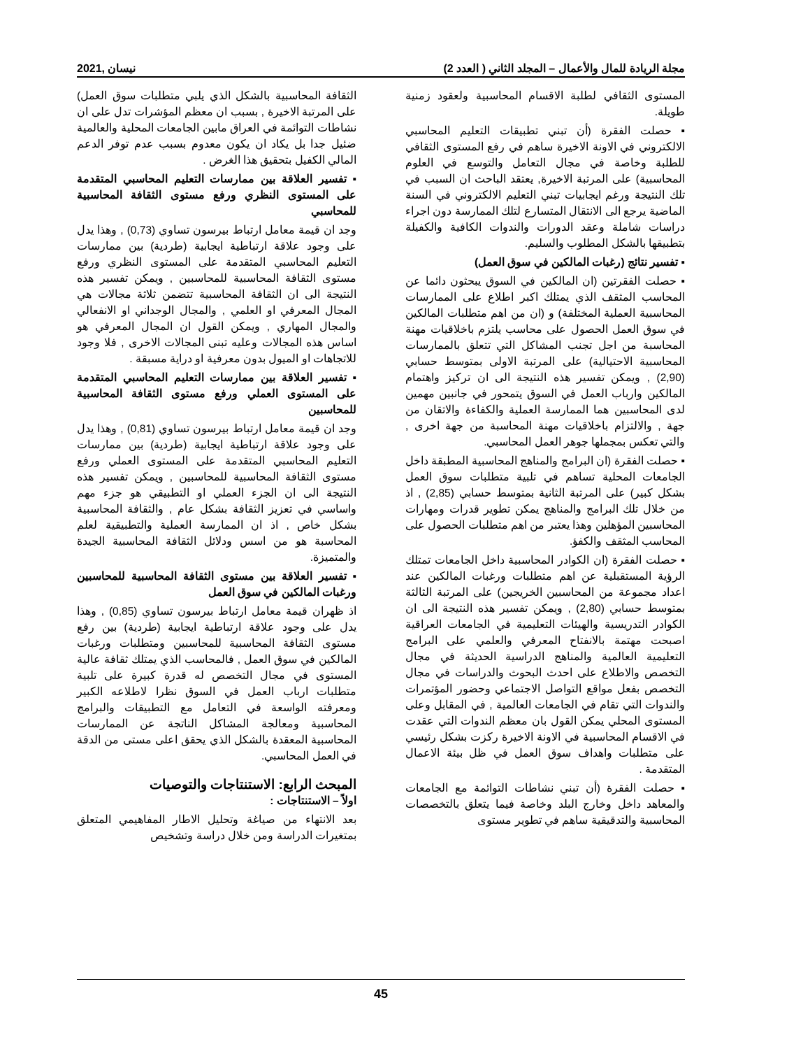مجلة الريادة للمال والأعمال – المجلد الثاني ( العدد 2) نيسان ,2021
المستوى الثقافي لطلبة الاقسام المحاسبية ولعقود زمنية طويلة.
▪ حصلت الفقرة (أن تبني تطبيقات التعليم المحاسبي الالكتروني في الاونة الاخيرة ساهم في رفع المستوى الثقافي للطلبة وخاصة في مجال التعامل والتوسع في العلوم المحاسبية) على المرتبة الاخيرة, يعتقد الباحث ان السبب في تلك النتيجة ورغم ايجابيات تبني التعليم الالكتروني في السنة الماضية يرجع الى الانتقال المتسارع لتلك الممارسة دون اجراء دراسات شاملة وعقد الدورات والندوات الكافية والكفيلة بتطبيقها بالشكل المطلوب والسليم.
▪ تفسير نتائج (رغبات المالكين في سوق العمل)
▪ حصلت الفقرتين (ان المالكين في السوق يبحثون دائما عن المحاسب المثقف الذي يمتلك اكبر اطلاع على الممارسات المحاسبية العملية المختلفة) و (ان من اهم متطلبات المالكين في سوق العمل الحصول على محاسب يلتزم باخلاقيات مهنة المحاسبة من اجل تجنب المشاكل التي تتعلق بالممارسات المحاسبية الاحتيالية) على المرتبة الاولى بمتوسط حسابي (2,90) , ويمكن تفسير هذه النتيجة الى ان تركيز واهتمام المالكين وارباب العمل في السوق يتمحور في جانبين مهمين لدى المحاسبين هما الممارسة العملية والكفاءة والاتقان من جهة , والالتزام باخلاقيات مهنة المحاسبة من جهة اخرى , والتي تعكس بمجملها جوهر العمل المحاسبي.
▪ حصلت الفقرة (ان البرامج والمناهج المحاسبية المطبقة داخل الجامعات المحلية تساهم في تلبية متطلبات سوق العمل بشكل كبير) على المرتبة الثانية بمتوسط حسابي (2,85) , اذ من خلال تلك البرامج والمناهج يمكن تطوير قدرات ومهارات المحاسبين المؤهلين وهذا يعتبر من اهم متطلبات الحصول على المحاسب المثقف والكفؤ.
▪ حصلت الفقرة (ان الكوادر المحاسبية داخل الجامعات تمتلك الرؤية المستقبلية عن اهم متطلبات ورغبات المالكين عند اعداد مجموعة من المحاسبين الخريجين) على المرتبة الثالثة بمتوسط حسابي (2,80) , ويمكن تفسير هذه النتيجة الى ان الكوادر التدريسية والهيئات التعليمية في الجامعات العراقية اصبحت مهتمة بالانفتاح المعرفي والعلمي على البرامج التعليمية العالمية والمناهج الدراسية الحديثة في مجال التخصص والاطلاع على احدث البحوث والدراسات في مجال التخصص بفعل مواقع التواصل الاجتماعي وحضور المؤتمرات والندوات التي تقام في الجامعات العالمية , في المقابل وعلى المستوى المحلي يمكن القول بان معظم الندوات التي عقدت في الاقسام المحاسبية في الاونة الاخيرة ركزت بشكل رئيسي على متطلبات واهداف سوق العمل في ظل بيئة الاعمال المتقدمة .
▪ حصلت الفقرة (أن تبني نشاطات التوائمة مع الجامعات والمعاهد داخل وخارج البلد وخاصة فيما يتعلق بالتخصصات المحاسبية والتدقيقية ساهم في تطوير مستوى
الثقافة المحاسبية بالشكل الذي يلبي متطلبات سوق العمل) على المرتبة الاخيرة , بسبب ان معظم المؤشرات تدل على ان نشاطات التوائمة في العراق مابين الجامعات المحلية والعالمية ضئيل جدا بل يكاد ان يكون معدوم بسبب عدم توفر الدعم المالي الكفيل بتحقيق هذا الغرض .
▪ تفسير العلاقة بين ممارسات التعليم المحاسبي المتقدمة على المستوى النظري ورفع مستوى الثقافة المحاسبية للمحاسبي
وجد ان قيمة معامل ارتباط بيرسون تساوي (0,73) , وهذا يدل على وجود علاقة ارتباطية ايجابية (طردية) بين ممارسات التعليم المحاسبي المتقدمة على المستوى النظري ورفع مستوى الثقافة المحاسبية للمحاسبين , ويمكن تفسير هذه النتيجة الى ان الثقافة المحاسبية تتضمن ثلاثة مجالات هي المجال المعرفي او العلمي , والمجال الوجداني او الانفعالي والمجال المهاري , ويمكن القول ان المجال المعرفي هو اساس هذه المجالات وعليه تبنى المجالات الاخرى , فلا وجود للاتجاهات او الميول بدون معرفية او دراية مسبقة .
▪ تفسير العلاقة بين ممارسات التعليم المحاسبي المتقدمة على المستوى العملي ورفع مستوى الثقافة المحاسبية للمحاسبين
وجد ان قيمة معامل ارتباط بيرسون تساوي (0,81) , وهذا يدل على وجود علاقة ارتباطية ايجابية (طردية) بين ممارسات التعليم المحاسبي المتقدمة على المستوى العملي ورفع مستوى الثقافة المحاسبية للمحاسبين , ويمكن تفسير هذه النتيجة الى ان الجزء العملي او التطبيقي هو جزء مهم واساسي في تعزيز الثقافة بشكل عام , والثقافة المحاسبية بشكل خاص , اذ ان الممارسة العملية والتطبيقية لعلم المحاسبة هو من اسس ودلائل الثقافة المحاسبية الجيدة والمتميزة.
▪ تفسير العلاقة بين مستوى الثقافة المحاسبية للمحاسبين ورغبات المالكين في سوق العمل
اذ ظهران قيمة معامل ارتباط بيرسون تساوي (0,85) , وهذا يدل على وجود علاقة ارتباطية ايجابية (طردية) بين رفع مستوى الثقافة المحاسبية للمحاسبين ومتطلبات ورغبات المالكين في سوق العمل , فالمحاسب الذي يمتلك ثقافة عالية المستوى في مجال التخصص له قدرة كبيرة على تلبية متطلبات ارباب العمل في السوق نظرا لاطلاعه الكبير ومعرفته الواسعة في التعامل مع التطبيقات والبرامج المحاسبية ومعالجة المشاكل الناتجة عن الممارسات المحاسبية المعقدة بالشكل الذي يحقق اعلى مستى من الدقة في العمل المحاسبي.
المبحث الرابع: الاستنتاجات والتوصيات
اولاً – الاستنتاجات :
بعد الانتهاء من صياغة وتحليل الاطار المفاهيمي المتعلق بمتغيرات الدراسة ومن خلال دراسة وتشخيص
45